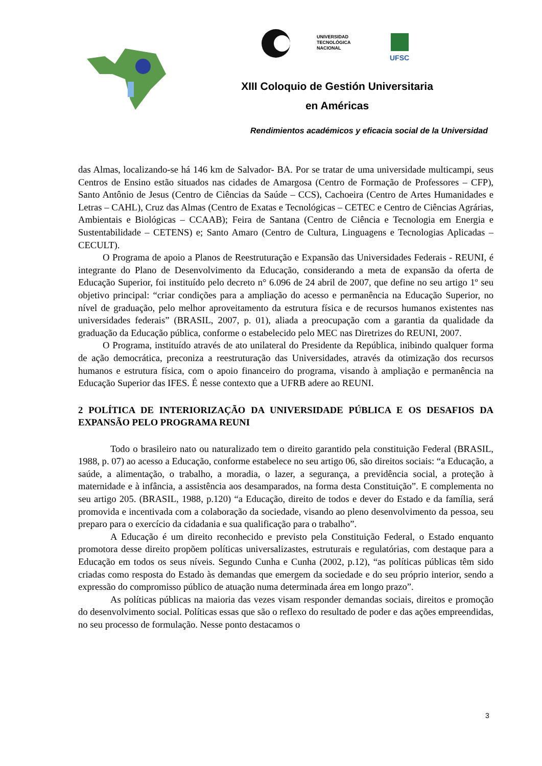UNIVERSIDAD
TECNOLÓGICA
NACIONAL
UFSC
XIII Coloquio de Gestión Universitaria
en Américas
Rendimientos académicos y eficacia social de la Universidad
das Almas, localizando-se há 146 km de Salvador- BA. Por se tratar de uma universidade multicampi, seus Centros de Ensino estão situados nas cidades de Amargosa (Centro de Formação de Professores – CFP), Santo Antônio de Jesus (Centro de Ciências da Saúde – CCS), Cachoeira (Centro de Artes Humanidades e Letras – CAHL), Cruz das Almas (Centro de Exatas e Tecnológicas – CETEC e Centro de Ciências Agrárias, Ambientais e Biológicas – CCAAB); Feira de Santana (Centro de Ciência e Tecnologia em Energia e Sustentabilidade – CETENS) e; Santo Amaro (Centro de Cultura, Linguagens e Tecnologias Aplicadas – CECULT).
O Programa de apoio a Planos de Reestruturação e Expansão das Universidades Federais - REUNI, é integrante do Plano de Desenvolvimento da Educação, considerando a meta de expansão da oferta de Educação Superior, foi instituído pelo decreto n° 6.096 de 24 abril de 2007, que define no seu artigo 1º seu objetivo principal: “criar condições para a ampliação do acesso e permanência na Educação Superior, no nível de graduação, pelo melhor aproveitamento da estrutura física e de recursos humanos existentes nas universidades federais” (BRASIL, 2007, p. 01), aliada a preocupação com a garantia da qualidade da graduação da Educação pública, conforme o estabelecido pelo MEC nas Diretrizes do REUNI, 2007.
O Programa, instituído através de ato unilateral do Presidente da República, inibindo qualquer forma de ação democrática, preconiza a reestruturação das Universidades, através da otimização dos recursos humanos e estrutura física, com o apoio financeiro do programa, visando à ampliação e permanência na Educação Superior das IFES. É nesse contexto que a UFRB adere ao REUNI.
2 POLÍTICA DE INTERIORIZAÇÃO DA UNIVERSIDADE PÚBLICA E OS DESAFIOS DA EXPANSÃO PELO PROGRAMA REUNI
Todo o brasileiro nato ou naturalizado tem o direito garantido pela constituição Federal (BRASIL, 1988, p. 07) ao acesso a Educação, conforme estabelece no seu artigo 06, são direitos sociais: “a Educação, a saúde, a alimentação, o trabalho, a moradia, o lazer, a segurança, a previdência social, a proteção à maternidade e à infância, a assistência aos desamparados, na forma desta Constituição”. E complementa no seu artigo 205. (BRASIL, 1988, p.120) “a Educação, direito de todos e dever do Estado e da família, será promovida e incentivada com a colaboração da sociedade, visando ao pleno desenvolvimento da pessoa, seu preparo para o exercício da cidadania e sua qualificação para o trabalho”.
A Educação é um direito reconhecido e previsto pela Constituição Federal, o Estado enquanto promotora desse direito propõem políticas universalizastes, estruturais e regulatórias, com destaque para a Educação em todos os seus níveis. Segundo Cunha e Cunha (2002, p.12), “as políticas públicas têm sido criadas como resposta do Estado às demandas que emergem da sociedade e do seu próprio interior, sendo a expressão do compromisso público de atuação numa determinada área em longo prazo”.
As políticas públicas na maioria das vezes visam responder demandas sociais, direitos e promoção do desenvolvimento social. Políticas essas que são o reflexo do resultado de poder e das ações empreendidas, no seu processo de formulação. Nesse ponto destacamos o
3